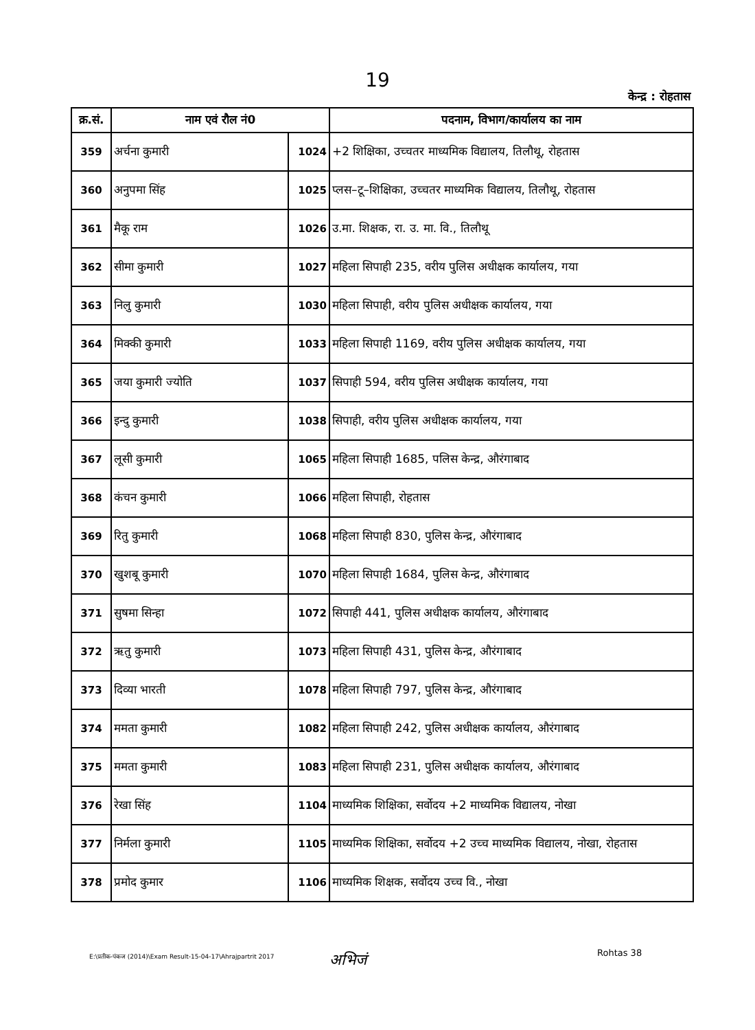19
केन्द्र : रोहतास
| क्र.सं. | नाम एवं रौल नं0 | | पदनाम, विभाग/कार्यालय का नाम |
| --- | --- | --- | --- |
| 359 | अर्चना कुमारी | 1024 | +2 शिक्षिका, उच्चतर माध्यमिक विद्यालय, तिलौथू, रोहतास |
| 360 | अनुपमा सिंह | 1025 | प्लस–टू–शिक्षिका, उच्चतर माध्यमिक विद्यालय, तिलौथू, रोहतास |
| 361 | मैकू राम | 1026 | उ.मा. शिक्षक, रा. उ. मा. वि., तिलौथू |
| 362 | सीमा कुमारी | 1027 | महिला सिपाही 235, वरीय पुलिस अधीक्षक कार्यालय, गया |
| 363 | निलु कुमारी | 1030 | महिला सिपाही, वरीय पुलिस अधीक्षक कार्यालय, गया |
| 364 | मिक्की कुमारी | 1033 | महिला सिपाही 1169, वरीय पुलिस अधीक्षक कार्यालय, गया |
| 365 | जया कुमारी ज्योति | 1037 | सिपाही 594, वरीय पुलिस अधीक्षक कार्यालय, गया |
| 366 | इन्दु कुमारी | 1038 | सिपाही, वरीय पुलिस अधीक्षक कार्यालय, गया |
| 367 | लूसी कुमारी | 1065 | महिला सिपाही 1685, पलिस केन्द्र, औरंगाबाद |
| 368 | कंचन कुमारी | 1066 | महिला सिपाही, रोहतास |
| 369 | रितु कुमारी | 1068 | महिला सिपाही 830, पुलिस केन्द्र, औरंगाबाद |
| 370 | खुशबू कुमारी | 1070 | महिला सिपाही 1684, पुलिस केन्द्र, औरंगाबाद |
| 371 | सुषमा सिन्हा | 1072 | सिपाही 441, पुलिस अधीक्षक कार्यालय, औरंगाबाद |
| 372 | ऋतु कुमारी | 1073 | महिला सिपाही 431, पुलिस केन्द्र, औरंगाबाद |
| 373 | दिव्या भारती | 1078 | महिला सिपाही 797, पुलिस केन्द्र, औरंगाबाद |
| 374 | ममता कुमारी | 1082 | महिला सिपाही 242, पुलिस अधीक्षक कार्यालय, औरंगाबाद |
| 375 | ममता कुमारी | 1083 | महिला सिपाही 231, पुलिस अधीक्षक कार्यालय, औरंगाबाद |
| 376 | रेखा सिंह | 1104 | माध्यमिक शिक्षिका, सर्वोदय +2 माध्यमिक विद्यालय, नोखा |
| 377 | निर्मला कुमारी | 1105 | माध्यमिक शिक्षिका, सर्वोदय +2 उच्च माध्यमिक विद्यालय, नोखा, रोहतास |
| 378 | प्रमोद कुमार | 1106 | माध्यमिक शिक्षक, सर्वोदय उच्च वि., नोखा |
E:\प्रतीक-पंकज (2014)\Exam Result-15-04-17\Ahrajpartrit 2017
अभिजं Rohtas 38